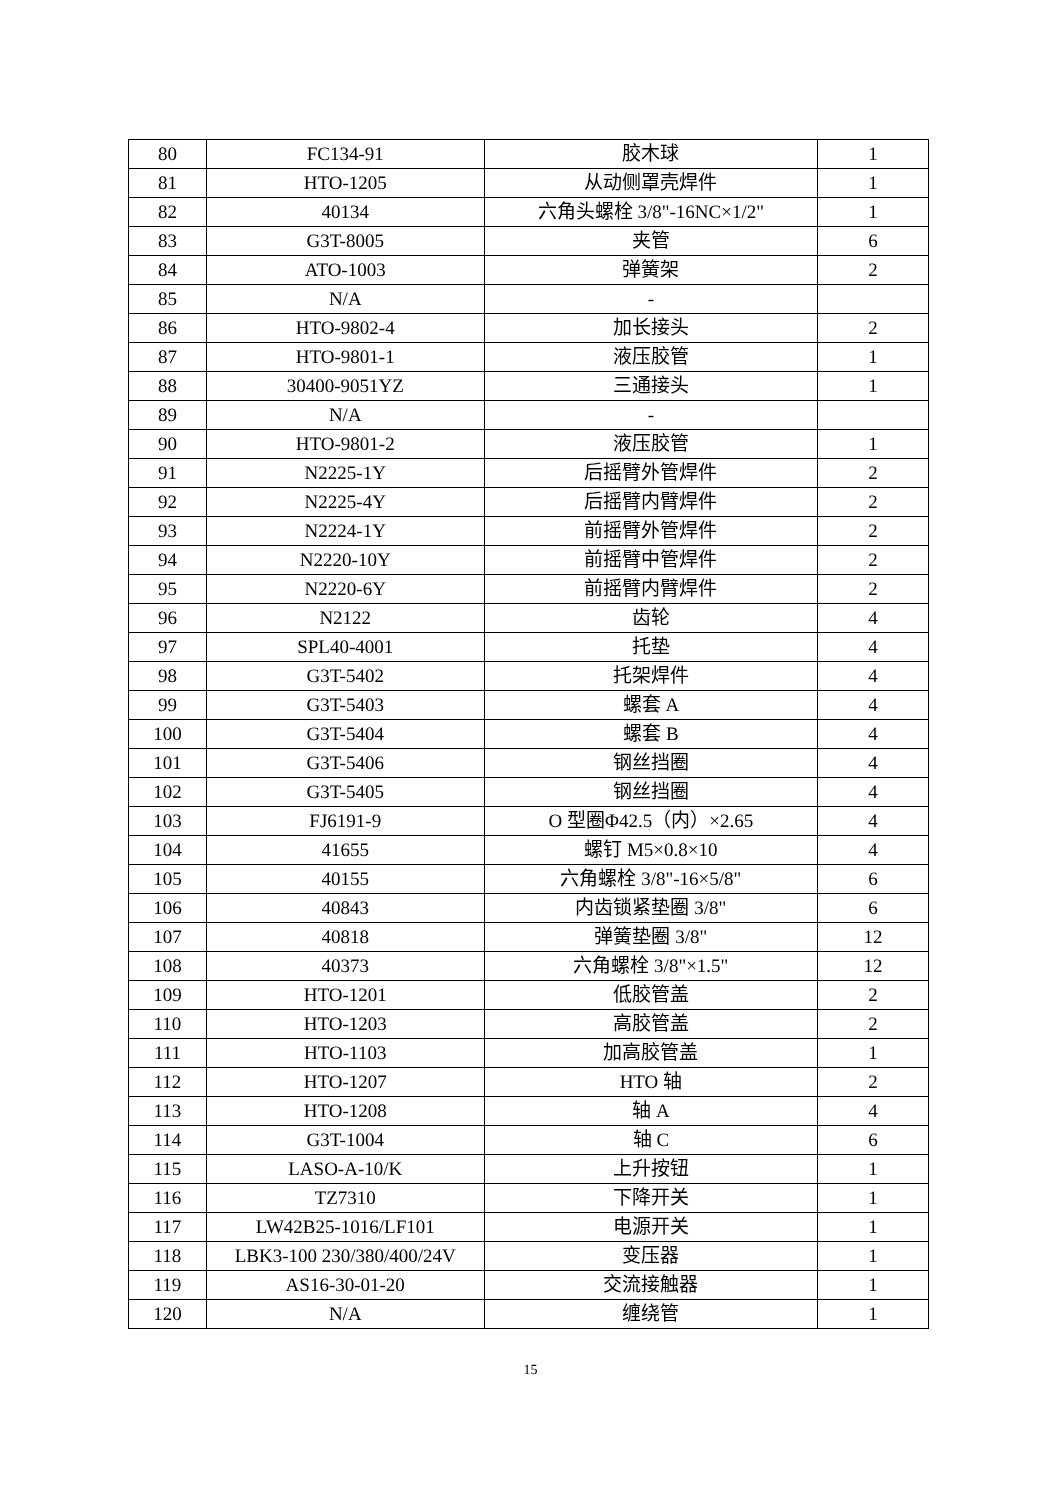| 80 | FC134-91 | 胶木球 | 1 |
| 81 | HTO-1205 | 从动侧罩壳焊件 | 1 |
| 82 | 40134 | 六角头螺栓 3/8"-16NC×1/2" | 1 |
| 83 | G3T-8005 | 夹管 | 6 |
| 84 | ATO-1003 | 弹簧架 | 2 |
| 85 | N/A | - | |
| 86 | HTO-9802-4 | 加长接头 | 2 |
| 87 | HTO-9801-1 | 液压胶管 | 1 |
| 88 | 30400-9051YZ | 三通接头 | 1 |
| 89 | N/A | - | |
| 90 | HTO-9801-2 | 液压胶管 | 1 |
| 91 | N2225-1Y | 后摇臂外管焊件 | 2 |
| 92 | N2225-4Y | 后摇臂内臂焊件 | 2 |
| 93 | N2224-1Y | 前摇臂外管焊件 | 2 |
| 94 | N2220-10Y | 前摇臂中管焊件 | 2 |
| 95 | N2220-6Y | 前摇臂内臂焊件 | 2 |
| 96 | N2122 | 齿轮 | 4 |
| 97 | SPL40-4001 | 托垫 | 4 |
| 98 | G3T-5402 | 托架焊件 | 4 |
| 99 | G3T-5403 | 螺套 A | 4 |
| 100 | G3T-5404 | 螺套 B | 4 |
| 101 | G3T-5406 | 钢丝挡圈 | 4 |
| 102 | G3T-5405 | 钢丝挡圈 | 4 |
| 103 | FJ6191-9 | O 型圈Φ42.5（内）×2.65 | 4 |
| 104 | 41655 | 螺钉 M5×0.8×10 | 4 |
| 105 | 40155 | 六角螺栓 3/8"-16×5/8" | 6 |
| 106 | 40843 | 内齿锁紧垫圈 3/8" | 6 |
| 107 | 40818 | 弹簧垫圈 3/8" | 12 |
| 108 | 40373 | 六角螺栓 3/8"×1.5" | 12 |
| 109 | HTO-1201 | 低胶管盖 | 2 |
| 110 | HTO-1203 | 高胶管盖 | 2 |
| 111 | HTO-1103 | 加高胶管盖 | 1 |
| 112 | HTO-1207 | HTO 轴 | 2 |
| 113 | HTO-1208 | 轴 A | 4 |
| 114 | G3T-1004 | 轴 C | 6 |
| 115 | LASO-A-10/K | 上升按钮 | 1 |
| 116 | TZ7310 | 下降开关 | 1 |
| 117 | LW42B25-1016/LF101 | 电源开关 | 1 |
| 118 | LBK3-100 230/380/400/24V | 变压器 | 1 |
| 119 | AS16-30-01-20 | 交流接触器 | 1 |
| 120 | N/A | 缠绕管 | 1 |
15